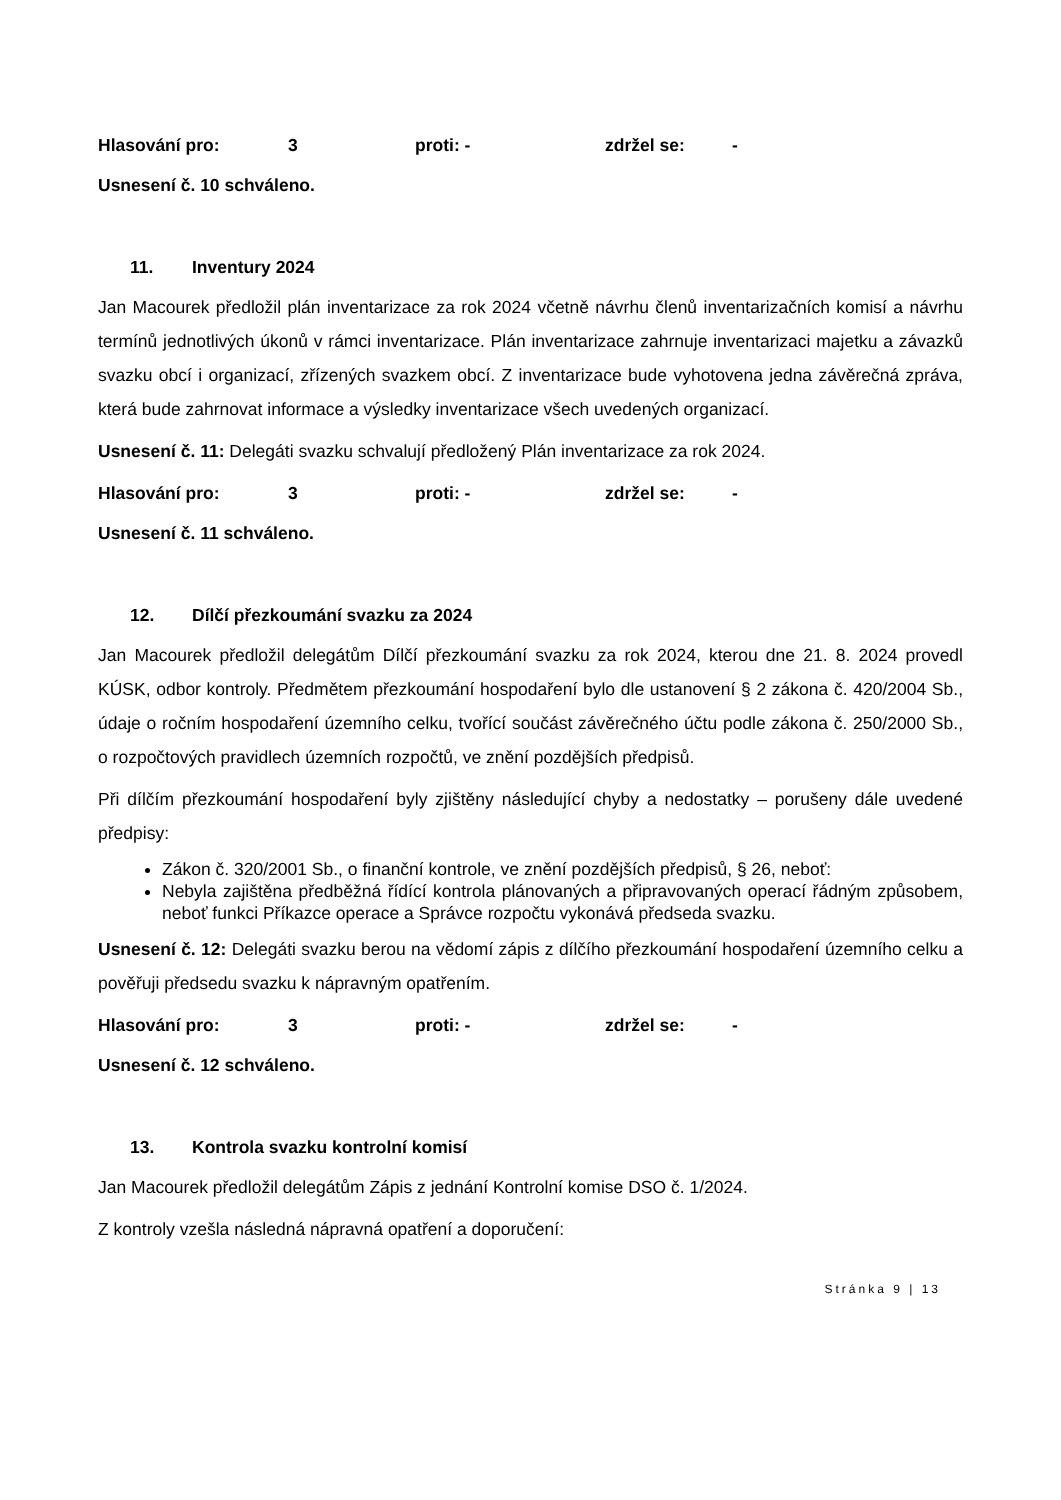Hlasování pro: 3 proti: - zdržel se: -
Usnesení č. 10 schváleno.
11. Inventury 2024
Jan Macourek předložil plán inventarizace za rok 2024 včetně návrhu členů inventarizačních komisí a návrhu termínů jednotlivých úkonů v rámci inventarizace. Plán inventarizace zahrnuje inventarizaci majetku a závazků svazku obcí i organizací, zřízených svazkem obcí. Z inventarizace bude vyhotovena jedna závěrečná zpráva, která bude zahrnovat informace a výsledky inventarizace všech uvedených organizací.
Usnesení č. 11: Delegáti svazku schvalují předložený Plán inventarizace za rok 2024.
Hlasování pro: 3 proti: - zdržel se: -
Usnesení č. 11 schváleno.
12. Dílčí přezkoumání svazku za 2024
Jan Macourek předložil delegátům Dílčí přezkoumání svazku za rok 2024, kterou dne 21. 8. 2024 provedl KÚSK, odbor kontroly. Předmětem přezkoumání hospodaření bylo dle ustanovení § 2 zákona č. 420/2004 Sb., údaje o ročním hospodaření územního celku, tvořící součást závěrečného účtu podle zákona č. 250/2000 Sb., o rozpočtových pravidlech územních rozpočtů, ve znění pozdějších předpisů.
Při dílčím přezkoumání hospodaření byly zjištěny následující chyby a nedostatky – porušeny dále uvedené předpisy:
Zákon č. 320/2001 Sb., o finanční kontrole, ve znění pozdějších předpisů, § 26, neboť:
Nebyla zajištěna předběžná řídící kontrola plánovaných a připravovaných operací řádným způsobem, neboť funkci Příkazce operace a Správce rozpočtu vykonává předseda svazku.
Usnesení č. 12: Delegáti svazku berou na vědomí zápis z dílčího přezkoumání hospodaření územního celku a pověřuji předsedu svazku k nápravným opatřením.
Hlasování pro: 3 proti: - zdržel se: -
Usnesení č. 12 schváleno.
13. Kontrola svazku kontrolní komisí
Jan Macourek předložil delegátům Zápis z jednání Kontrolní komise DSO č. 1/2024.
Z kontroly vzešla následná nápravná opatření a doporučení:
Stránka 9 | 13